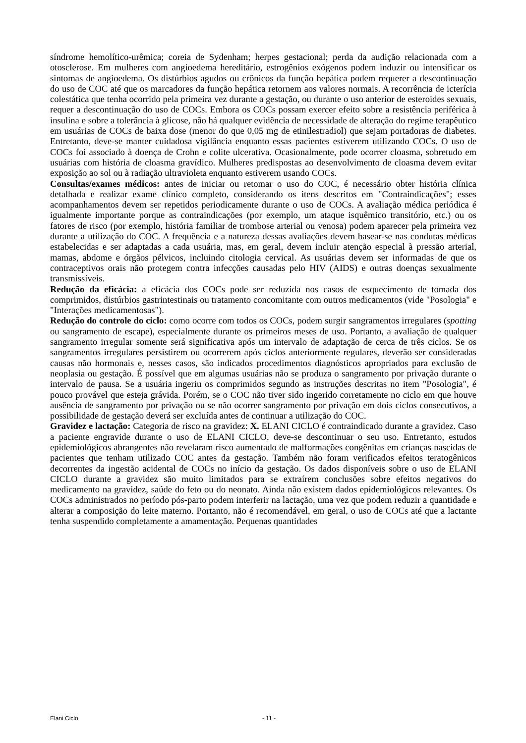síndrome hemolítico-urêmica; coreia de Sydenham; herpes gestacional; perda da audição relacionada com a otosclerose. Em mulheres com angioedema hereditário, estrogênios exógenos podem induzir ou intensificar os sintomas de angioedema. Os distúrbios agudos ou crônicos da função hepática podem requerer a descontinuação do uso de COC até que os marcadores da função hepática retornem aos valores normais. A recorrência de icterícia colestática que tenha ocorrido pela primeira vez durante a gestação, ou durante o uso anterior de esteroides sexuais, requer a descontinuação do uso de COCs. Embora os COCs possam exercer efeito sobre a resistência periférica à insulina e sobre a tolerância à glicose, não há qualquer evidência de necessidade de alteração do regime terapêutico em usuárias de COCs de baixa dose (menor do que 0,05 mg de etinilestradiol) que sejam portadoras de diabetes. Entretanto, deve-se manter cuidadosa vigilância enquanto essas pacientes estiverem utilizando COCs. O uso de COCs foi associado à doença de Crohn e colite ulcerativa. Ocasionalmente, pode ocorrer cloasma, sobretudo em usuárias com história de cloasma gravídico. Mulheres predispostas ao desenvolvimento de cloasma devem evitar exposição ao sol ou à radiação ultravioleta enquanto estiverem usando COCs.
Consultas/exames médicos: antes de iniciar ou retomar o uso do COC, é necessário obter história clínica detalhada e realizar exame clínico completo, considerando os itens descritos em "Contraindicações"; esses acompanhamentos devem ser repetidos periodicamente durante o uso de COCs. A avaliação médica periódica é igualmente importante porque as contraindicações (por exemplo, um ataque isquêmico transitório, etc.) ou os fatores de risco (por exemplo, história familiar de trombose arterial ou venosa) podem aparecer pela primeira vez durante a utilização do COC. A frequência e a natureza dessas avaliações devem basear-se nas condutas médicas estabelecidas e ser adaptadas a cada usuária, mas, em geral, devem incluir atenção especial à pressão arterial, mamas, abdome e órgãos pélvicos, incluindo citologia cervical. As usuárias devem ser informadas de que os contraceptivos orais não protegem contra infecções causadas pelo HIV (AIDS) e outras doenças sexualmente transmissíveis.
Redução da eficácia: a eficácia dos COCs pode ser reduzida nos casos de esquecimento de tomada dos comprimidos, distúrbios gastrintestinais ou tratamento concomitante com outros medicamentos (vide "Posologia" e "Interações medicamentosas").
Redução do controle do ciclo: como ocorre com todos os COCs, podem surgir sangramentos irregulares (spotting ou sangramento de escape), especialmente durante os primeiros meses de uso. Portanto, a avaliação de qualquer sangramento irregular somente será significativa após um intervalo de adaptação de cerca de três ciclos. Se os sangramentos irregulares persistirem ou ocorrerem após ciclos anteriormente regulares, deverão ser consideradas causas não hormonais e, nesses casos, são indicados procedimentos diagnósticos apropriados para exclusão de neoplasia ou gestação. É possível que em algumas usuárias não se produza o sangramento por privação durante o intervalo de pausa. Se a usuária ingeriu os comprimidos segundo as instruções descritas no item "Posologia", é pouco provável que esteja grávida. Porém, se o COC não tiver sido ingerido corretamente no ciclo em que houve ausência de sangramento por privação ou se não ocorrer sangramento por privação em dois ciclos consecutivos, a possibilidade de gestação deverá ser excluída antes de continuar a utilização do COC.
Gravidez e lactação: Categoria de risco na gravidez: X. ELANI CICLO é contraindicado durante a gravidez. Caso a paciente engravide durante o uso de ELANI CICLO, deve-se descontinuar o seu uso. Entretanto, estudos epidemiológicos abrangentes não revelaram risco aumentado de malformações congênitas em crianças nascidas de pacientes que tenham utilizado COC antes da gestação. Também não foram verificados efeitos teratogênicos decorrentes da ingestão acidental de COCs no início da gestação. Os dados disponíveis sobre o uso de ELANI CICLO durante a gravidez são muito limitados para se extraírem conclusões sobre efeitos negativos do medicamento na gravidez, saúde do feto ou do neonato. Ainda não existem dados epidemiológicos relevantes. Os COCs administrados no período pós-parto podem interferir na lactação, uma vez que podem reduzir a quantidade e alterar a composição do leite materno. Portanto, não é recomendável, em geral, o uso de COCs até que a lactante tenha suspendido completamente a amamentação. Pequenas quantidades
Elani Ciclo - 11 -